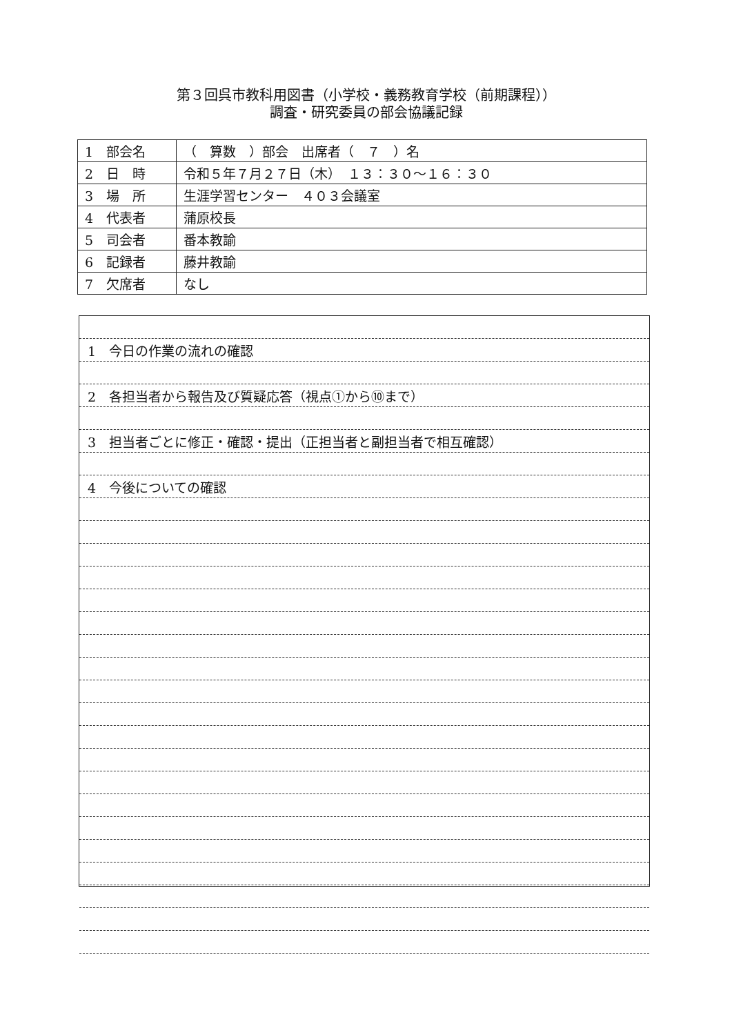第３回呉市教科用図書（小学校・義務教育学校（前期課程））
調査・研究委員の部会協議記録
| 1 部会名 | （ 算数 ）部会 出席者（ ７ ）名 |
| 2 日 時 | 令和５年７月２７日（木） １３：３０～１６：３０ |
| 3 場 所 | 生涯学習センター ４０３会議室 |
| 4 代表者 | 蒲原校長 |
| 5 司会者 | 番本教諭 |
| 6 記録者 | 藤井教諭 |
| 7 欠席者 | なし |
1　今日の作業の流れの確認
2　各担当者から報告及び質疑応答（視点①から⑩まで）
3　担当者ごとに修正・確認・提出（正担当者と副担当者で相互確認）
4　今後についての確認